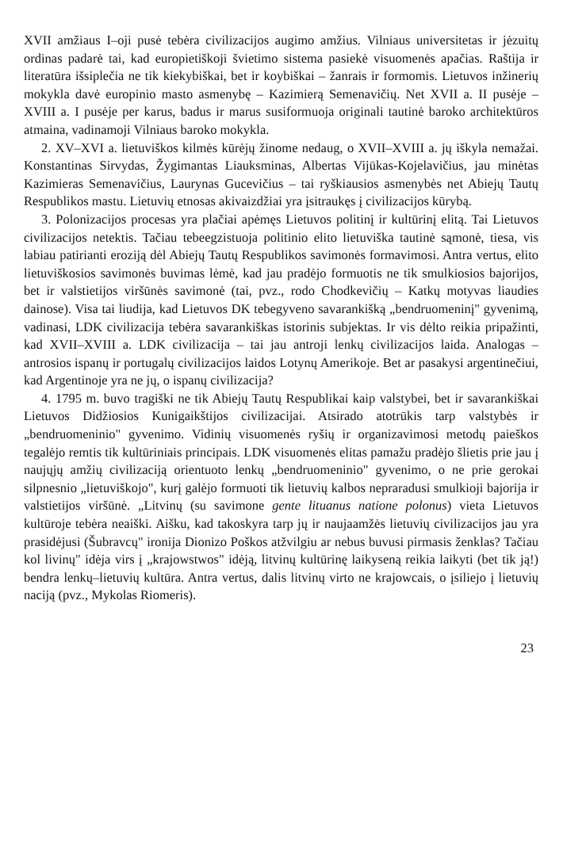XVII amžiaus I–oji pusė tebėra civilizacijos augimo amžius. Vilniaus universitetas ir jėzuitų ordinas padarė tai, kad europietiškoji švietimo sistema pasiekė visuomenės apačias. Raštija ir literatūra išsiplečia ne tik kiekybiškai, bet ir koybiškai – žanrais ir formomis. Lietuvos inžinerių mokykla davė europinio masto asmenybę – Kazimierą Semenavičių. Net XVII a. II pusėje – XVIII a. I pusėje per karus, badus ir marus susiformuoja originali tautinė baroko architektūros atmaina, vadinamoji Vilniaus baroko mokykla.
2. XV–XVI a. lietuviškos kilmės kūrėjų žinome nedaug, o XVII–XVIII a. jų iškyla nemažai. Konstantinas Sirvydas, Žygimantas Liauksminas, Albertas Vijūkas-Kojelavičius, jau minėtas Kazimieras Semenavičius, Laurynas Gucevičius – tai ryškiausios asmenybės net Abiejų Tautų Respublikos mastu. Lietuvių etnosas akivaizdžiai yra įsitraukęs į civilizacijos kūrybą.
3. Polonizacijos procesas yra plačiai apėmęs Lietuvos politinį ir kultūrinį elitą. Tai Lietuvos civilizacijos netektis. Tačiau tebeegzistuoja politinio elito lietuviška tautinė sąmonė, tiesa, vis labiau patirianti eroziją dėl Abiejų Tautų Respublikos savimonės formavimosi. Antra vertus, elito lietuviškosios savimonės buvimas lėmė, kad jau pradėjo formuotis ne tik smulkiosios bajorijos, bet ir valstietijos viršūnės savimonė (tai, pvz., rodo Chodkevičių – Katkų motyvas liaudies dainose). Visa tai liudija, kad Lietuvos DK tebegyveno savarankišką „bendruomeninį" gyvenimą, vadinasi, LDK civilizacija tebėra savarankiškas istorinis subjektas. Ir vis dėlto reikia pripažinti, kad XVII–XVIII a. LDK civilizacija – tai jau antroji lenkų civilizacijos laida. Analogas – antrosios ispanų ir portugalų civilizacijos laidos Lotynų Amerikoje. Bet ar pasakysi argentinečiui, kad Argentinoje yra ne jų, o ispanų civilizacija?
4. 1795 m. buvo tragiški ne tik Abiejų Tautų Respublikai kaip valstybei, bet ir savarankiškai Lietuvos Didžiosios Kunigaikštijos civilizacijai. Atsirado atotrūkis tarp valstybės ir „bendruomeninio" gyvenimo. Vidinių visuomenės ryšių ir organizavimosi metodų paieškos tegalėjo remtis tik kultūriniais principais. LDK visuomenės elitas pamažu pradėjo šlietis prie jau į naujųjų amžių civilizaciją orientuoto lenkų „bendruomeninio" gyvenimo, o ne prie gerokai silpnesnio „lietuviškojo", kurį galėjo formuoti tik lietuvių kalbos nepraradusi smulkioji bajorija ir valstietijos viršūnė. „Litvinų (su savimone gente lituanus natione polonus) vieta Lietuvos kultūroje tebėra neaiški. Aišku, kad takoskyra tarp jų ir naujaamžės lietuvių civilizacijos jau yra prasidėjusi (Šubravcų" ironija Dionizo Poškos atžvilgiu ar nebus buvusi pirmasis ženklas? Tačiau kol livinų" idėja virs į „krajowstwos" idėją, litvinų kultūrinę laikyseną reikia laikyti (bet tik ją!) bendra lenkų–lietuvių kultūra. Antra vertus, dalis litvinų virto ne krajowcais, o įsiliejo į lietuvių naciją (pvz., Mykolas Riomeris).
23